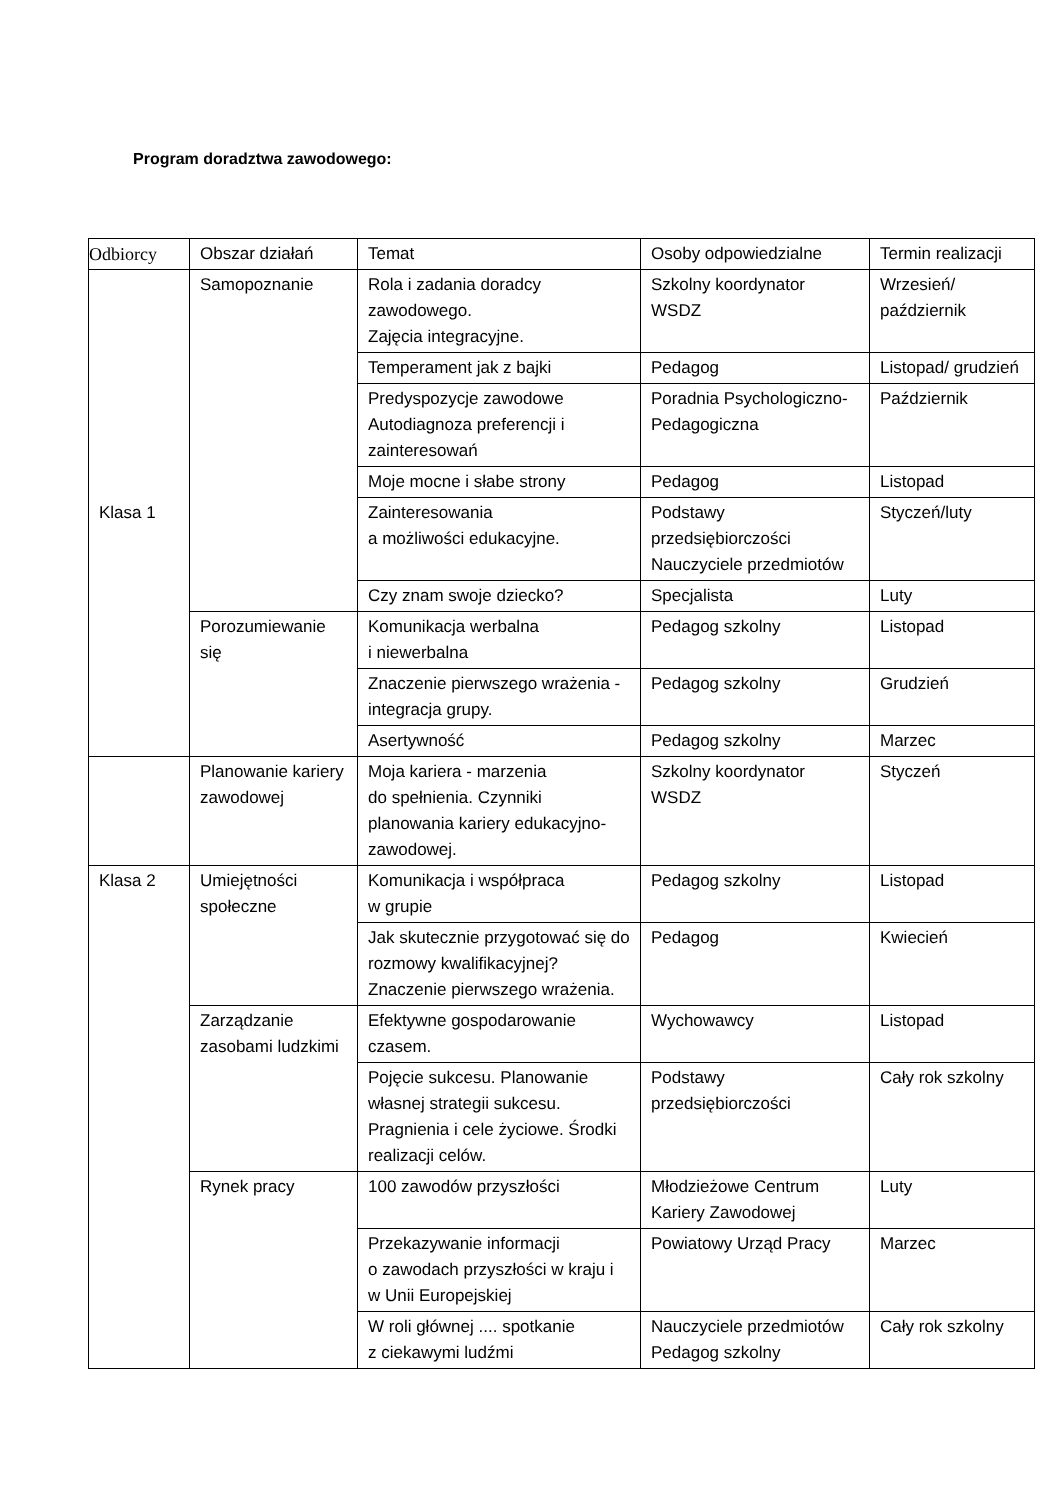Program doradztwa zawodowego:
| Odbiorcy | Obszar działań | Temat | Osoby odpowiedzialne | Termin realizacji |
| Klasa 1 | Samopoznanie | Rola i zadania doradcy zawodowego. Zajęcia integracyjne. | Szkolny koordynator WSDZ | Wrzesień/ październik |
| | | Temperament jak z bajki | Pedagog | Listopad/ grudzień |
| | | Predyspozycje zawodowe Autodiagnoza preferencji i zainteresowań | Poradnia Psychologiczno-Pedagogiczna | Październik |
| | | Moje mocne i słabe strony | Pedagog | Listopad |
| | | Zainteresowania a możliwości edukacyjne. | Podstawy przedsiębiorczości Nauczyciele przedmiotów | Styczeń/luty |
| | | Czy znam swoje dziecko? | Specjalista | Luty |
| | Porozumiewanie się | Komunikacja werbalna i niewerbalna | Pedagog szkolny | Listopad |
| | | Znaczenie pierwszego wrażenia - integracja grupy. | Pedagog szkolny | Grudzień |
| | | Asertywność | Pedagog szkolny | Marzec |
| | Planowanie kariery zawodowej | Moja kariera - marzenia do spełnienia. Czynniki planowania kariery edukacyjno-zawodowej. | Szkolny koordynator WSDZ | Styczeń |
| Klasa 2 | Umiejętności społeczne | Komunikacja i współpraca w grupie | Pedagog szkolny | Listopad |
| | | Jak skutecznie przygotować się do rozmowy kwalifikacyjnej? Znaczenie pierwszego wrażenia. | Pedagog | Kwiecień |
| | Zarządzanie zasobami ludzkimi | Efektywne gospodarowanie czasem. | Wychowawcy | Listopad |
| | | Pojęcie sukcesu. Planowanie własnej strategii sukcesu. Pragnienia i cele życiowe. Środki realizacji celów. | Podstawy przedsiębiorczości | Cały rok szkolny |
| | Rynek pracy | 100 zawodów przyszłości | Młodzieżowe Centrum Kariery Zawodowej | Luty |
| | | Przekazywanie informacji o zawodach przyszłości w kraju i w Unii Europejskiej | Powiatowy Urząd Pracy | Marzec |
| | | W roli głównej .... spotkanie z ciekawymi ludźmi | Nauczyciele przedmiotów Pedagog szkolny | Cały rok szkolny |